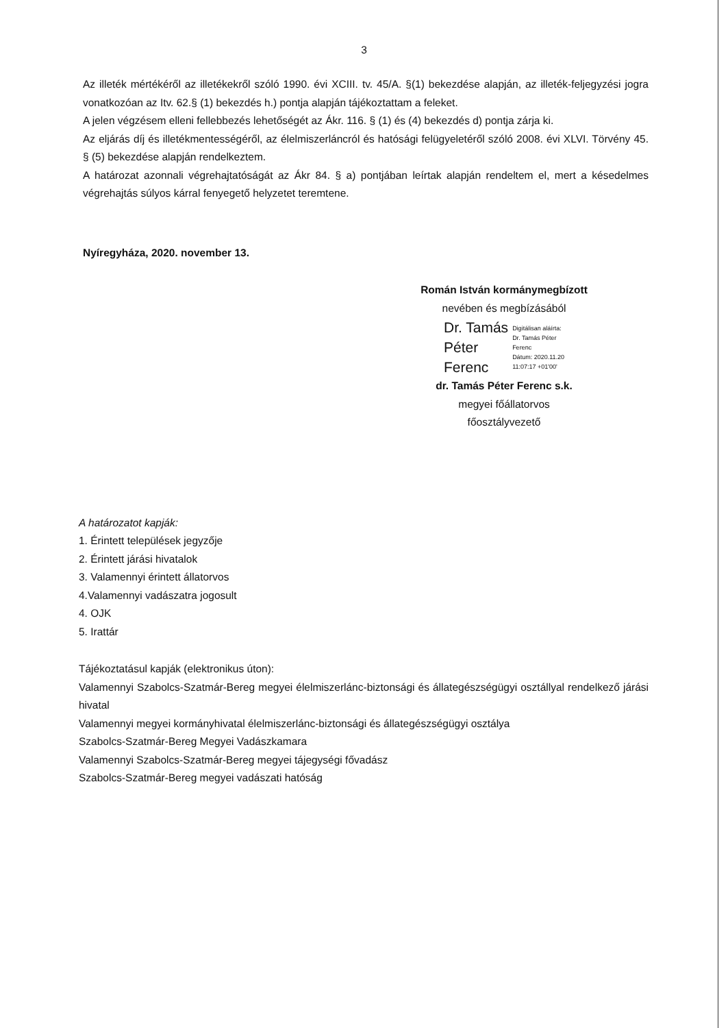3
Az illeték mértékéről az illetékekről szóló 1990. évi XCIII. tv. 45/A. §(1) bekezdése alapján, az illeték-feljegyzési jogra vonatkozóan az Itv. 62.§ (1) bekezdés h.) pontja alapján tájékoztattam a feleket.
A jelen végzésem elleni fellebbezés lehetőségét az Ákr. 116. § (1) és (4) bekezdés d) pontja zárja ki.
Az eljárás díj és illetékmentességéről, az élelmiszerláncról és hatósági felügyeletéről szóló 2008. évi XLVI. Törvény 45. § (5) bekezdése alapján rendelkeztem.
A határozat azonnali végrehajtatóságát az Ákr 84. § a) pontjában leírtak alapján rendeltem el, mert a késedelmes végrehajtás súlyos kárral fenyegető helyzetet teremtene.
Nyíregyháza, 2020. november 13.
Román István kormánymegbízott
nevében és megbízásából
Dr. Tamás
Péter
Ferenc
Digitálisan aláírta:
Dr. Tamás Péter
Ferenc
Dátum: 2020.11.20
11:07:17 +01'00'
dr. Tamás Péter Ferenc s.k.
megyei főállatorvos
főosztályvezető
A határozatot kapják:
1. Érintett települések jegyzője
2. Érintett járási hivatalok
3. Valamennyi érintett állatorvos
4.Valamennyi vadászatra jogosult
4. OJK
5. Irattár
Tájékoztatásul kapják (elektronikus úton):
Valamennyi Szabolcs-Szatmár-Bereg megyei élelmiszerlánc-biztonsági és állategészségügyi osztállyal rendelkező járási hivatal
Valamennyi megyei kormányhivatal élelmiszerlánc-biztonsági és állategészségügyi osztálya
Szabolcs-Szatmár-Bereg Megyei Vadászkamara
Valamennyi Szabolcs-Szatmár-Bereg megyei tájegységi fővadász
Szabolcs-Szatmár-Bereg megyei vadászati hatóság